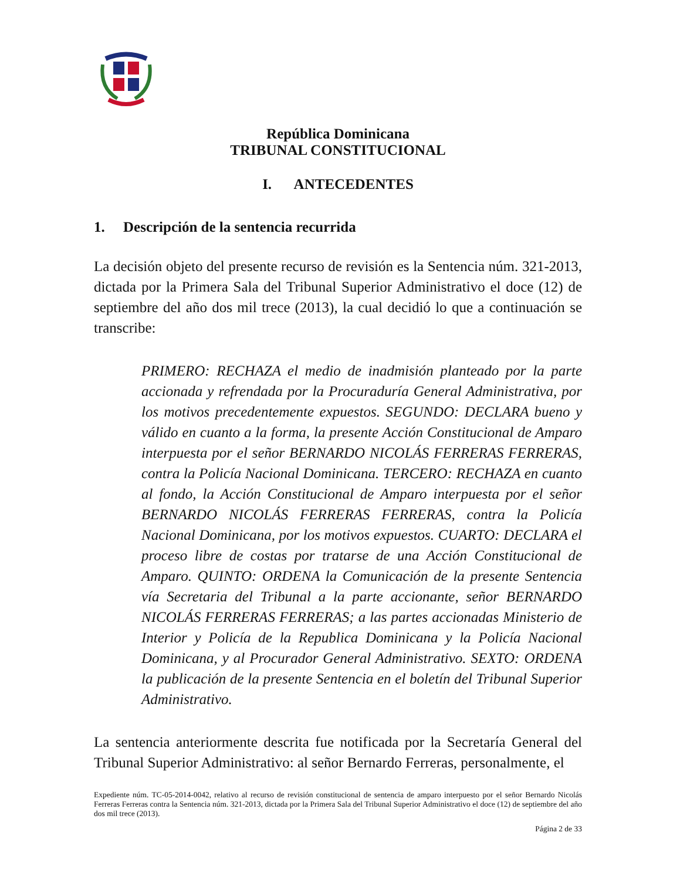República Dominicana
TRIBUNAL CONSTITUCIONAL
I. ANTECEDENTES
1. Descripción de la sentencia recurrida
La decisión objeto del presente recurso de revisión es la Sentencia núm. 321-2013, dictada por la Primera Sala del Tribunal Superior Administrativo el doce (12) de septiembre del año dos mil trece (2013), la cual decidió lo que a continuación se transcribe:
PRIMERO: RECHAZA el medio de inadmisión planteado por la parte accionada y refrendada por la Procuraduría General Administrativa, por los motivos precedentemente expuestos. SEGUNDO: DECLARA bueno y válido en cuanto a la forma, la presente Acción Constitucional de Amparo interpuesta por el señor BERNARDO NICOLÁS FERRERAS FERRERAS, contra la Policía Nacional Dominicana. TERCERO: RECHAZA en cuanto al fondo, la Acción Constitucional de Amparo interpuesta por el señor BERNARDO NICOLÁS FERRERAS FERRERAS, contra la Policía Nacional Dominicana, por los motivos expuestos. CUARTO: DECLARA el proceso libre de costas por tratarse de una Acción Constitucional de Amparo. QUINTO: ORDENA la Comunicación de la presente Sentencia vía Secretaria del Tribunal a la parte accionante, señor BERNARDO NICOLÁS FERRERAS FERRERAS; a las partes accionadas Ministerio de Interior y Policía de la Republica Dominicana y la Policía Nacional Dominicana, y al Procurador General Administrativo. SEXTO: ORDENA la publicación de la presente Sentencia en el boletín del Tribunal Superior Administrativo.
La sentencia anteriormente descrita fue notificada por la Secretaría General del Tribunal Superior Administrativo: al señor Bernardo Ferreras, personalmente, el
Expediente núm. TC-05-2014-0042, relativo al recurso de revisión constitucional de sentencia de amparo interpuesto por el señor Bernardo Nicolás Ferreras Ferreras contra la Sentencia núm. 321-2013, dictada por la Primera Sala del Tribunal Superior Administrativo el doce (12) de septiembre del año dos mil trece (2013).
Página 2 de 33